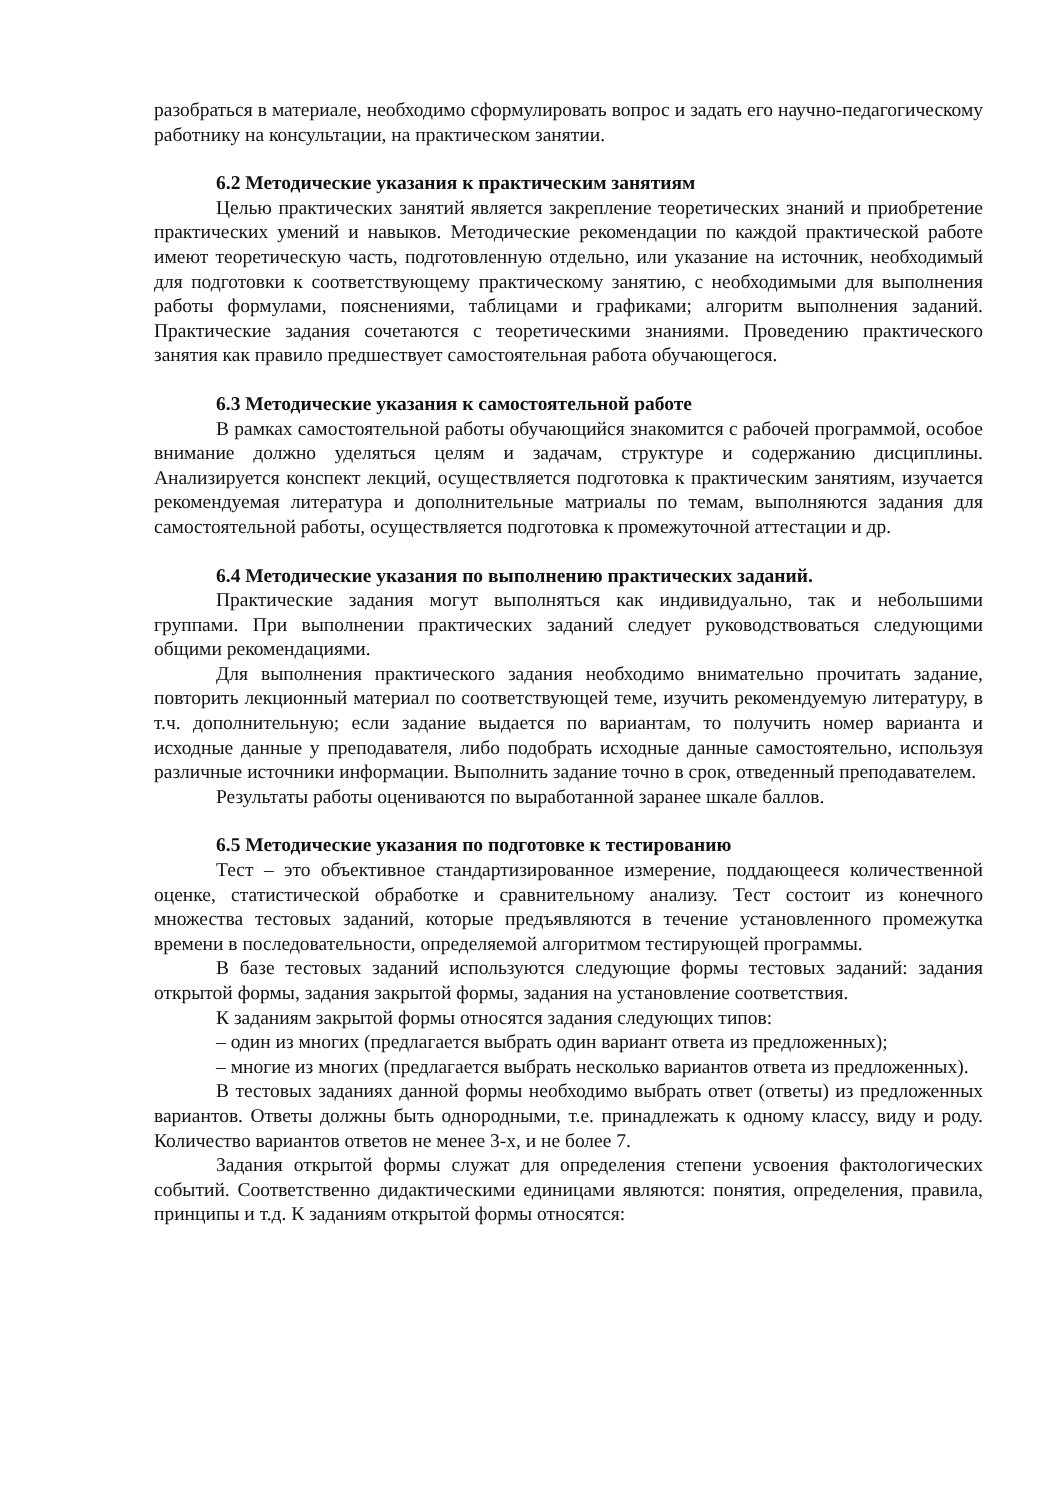разобраться в материале, необходимо сформулировать вопрос и задать его научно-педагогическому работнику на консультации, на практическом занятии.
6.2 Методические указания к практическим занятиям
Целью практических занятий является закрепление теоретических знаний и приобретение практических умений и навыков. Методические рекомендации по каждой практической работе имеют теоретическую часть, подготовленную отдельно, или указание на источник, необходимый для подготовки к соответствующему практическому занятию, с необходимыми для выполнения работы формулами, пояснениями, таблицами и графиками; алгоритм выполнения заданий. Практические задания сочетаются с теоретическими знаниями. Проведению практического занятия как правило предшествует самостоятельная работа обучающегося.
6.3 Методические указания к самостоятельной работе
В рамках самостоятельной работы обучающийся знакомится с рабочей программой, особое внимание должно уделяться целям и задачам, структуре и содержанию дисциплины. Анализируется конспект лекций, осуществляется подготовка к практическим занятиям, изучается рекомендуемая литература и дополнительные матриалы по темам, выполняются задания для самостоятельной работы, осуществляется подготовка к промежуточной аттестации и др.
6.4 Методические указания по выполнению практических заданий.
Практические задания могут выполняться как индивидуально, так и небольшими группами. При выполнении практических заданий следует руководствоваться следующими общими рекомендациями.
Для выполнения практического задания необходимо внимательно прочитать задание, повторить лекционный материал по соответствующей теме, изучить рекомендуемую литературу, в т.ч. дополнительную; если задание выдается по вариантам, то получить номер варианта и исходные данные у преподавателя, либо подобрать исходные данные самостоятельно, используя различные источники информации. Выполнить задание точно в срок, отведенный преподавателем.
Результаты работы оцениваются по выработанной заранее шкале баллов.
6.5 Методические указания по подготовке к тестированию
Тест – это объективное стандартизированное измерение, поддающееся количественной оценке, статистической обработке и сравнительному анализу. Тест состоит из конечного множества тестовых заданий, которые предъявляются в течение установленного промежутка времени в последовательности, определяемой алгоритмом тестирующей программы.
В базе тестовых заданий используются следующие формы тестовых заданий: задания открытой формы, задания закрытой формы, задания на установление соответствия.
К заданиям закрытой формы относятся задания следующих типов:
– один из многих (предлагается выбрать один вариант ответа из предложенных);
– многие из многих (предлагается выбрать несколько вариантов ответа из предложенных).
В тестовых заданиях данной формы необходимо выбрать ответ (ответы) из предложенных вариантов. Ответы должны быть однородными, т.е. принадлежать к одному классу, виду и роду. Количество вариантов ответов не менее 3-х, и не более 7.
Задания открытой формы служат для определения степени усвоения фактологических событий. Соответственно дидактическими единицами являются: понятия, определения, правила, принципы и т.д. К заданиям открытой формы относятся: